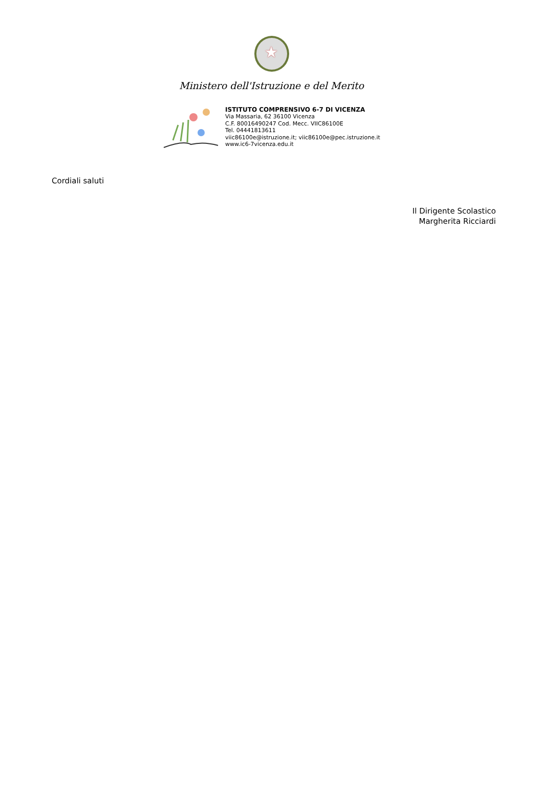★
Ministero dell'Istruzione e del Merito
ISTITUTO COMPRENSIVO 6-7 DI VICENZA
Via Massaria, 62 36100 Vicenza
C.F. 80016490247 Cod. Mecc. VIIC86100E
Tel. 04441813611
viic86100e@istruzione.it; viic86100e@pec.istruzione.it
www.ic6-7vicenza.edu.it
Cordiali saluti
Il Dirigente Scolastico
Margherita Ricciardi